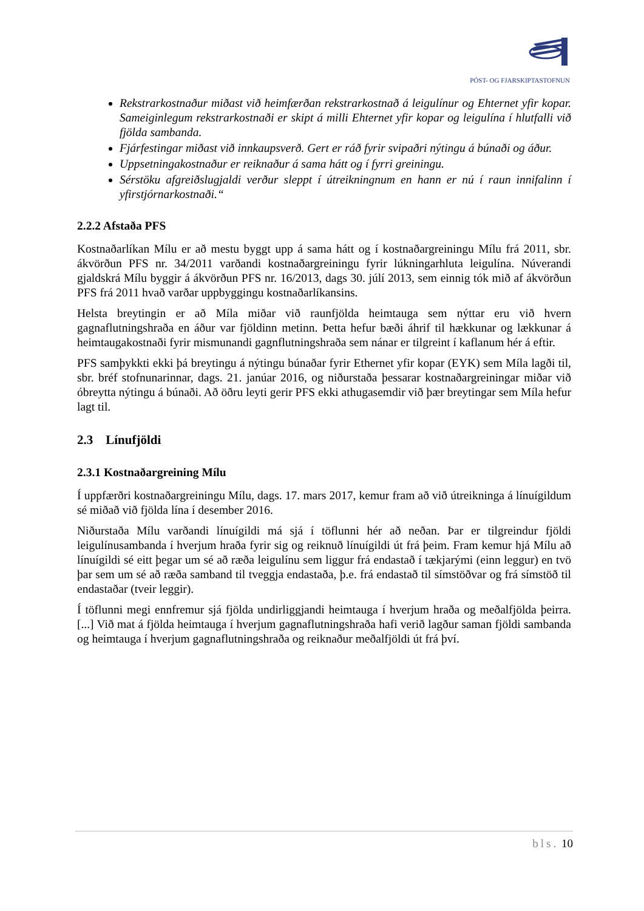PÓST- OG FJARSKIPTASTOFNUN
Rekstrarkostnaður miðast við heimfærðan rekstrarkostnað á leigulínur og Ehternet yfir kopar. Sameiginlegum rekstrarkostnaði er skipt á milli Ehternet yfir kopar og leigulína í hlutfalli við fjölda sambanda.
Fjárfestingar miðast við innkaupsverð. Gert er ráð fyrir svipaðri nýtingu á búnaði og áður.
Uppsetningakostnaður er reiknaður á sama hátt og í fyrri greiningu.
Sérstöku afgreiðslugjaldi verður sleppt í útreikningnum en hann er nú í raun innifalinn í yfirstjórnarkostnaði.“
2.2.2 Afstaða PFS
Kostnaðarlíkan Mílu er að mestu byggt upp á sama hátt og í kostnaðargreiningu Mílu frá 2011, sbr. ákvörðun PFS nr. 34/2011 varðandi kostnaðargreiningu fyrir lúkningarhluta leigulína. Núverandi gjaldskrá Mílu byggir á ákvörðun PFS nr. 16/2013, dags 30. júlí 2013, sem einnig tók mið af ákvörðun PFS frá 2011 hvað varðar uppbyggingu kostnaðarlíkansins.
Helsta breytingin er að Míla miðar við raunfjölda heimtauga sem nýttar eru við hvern gagnaflutningshraða en áður var fjöldinn metinn. Þetta hefur bæði áhrif til hækkunar og lækkunar á heimtaugakostnaði fyrir mismunandi gagnflutningshraða sem nánar er tilgreint í kaflanum hér á eftir.
PFS samþykkti ekki þá breytingu á nýtingu búnaðar fyrir Ethernet yfir kopar (EYK) sem Míla lagði til, sbr. bréf stofnunarinnar, dags. 21. janúar 2016, og niðurstaða þessarar kostnaðargreiningar miðar við óbreytta nýtingu á búnaði. Að öðru leyti gerir PFS ekki athugasemdir við þær breytingar sem Míla hefur lagt til.
2.3 Línufjöldi
2.3.1 Kostnaðargreining Mílu
Í uppfærðri kostnaðargreiningu Mílu, dags. 17. mars 2017, kemur fram að við útreikninga á línuígildum sé miðað við fjölda lína í desember 2016.
Niðurstaða Mílu varðandi línuígildi má sjá í töflunni hér að neðan. Þar er tilgreindur fjöldi leigulínusambanda í hverjum hraða fyrir sig og reiknuð línuígildi út frá þeim. Fram kemur hjá Mílu að línuígildi sé eitt þegar um sé að ræða leigulínu sem liggur frá endastað í tækjarými (einn leggur) en tvö þar sem um sé að ræða samband til tveggja endastaða, þ.e. frá endastað til símstöðvar og frá símstöð til endastaðar (tveir leggir).
Í töflunni megi ennfremur sjá fjölda undirliggjandi heimtauga í hverjum hraða og meðalfjölda þeirra. [...] Við mat á fjölda heimtauga í hverjum gagnaflutningshraða hafi verið lagður saman fjöldi sambanda og heimtauga í hverjum gagnaflutningshraða og reiknaður meðalfjöldi út frá því.
bls. 10